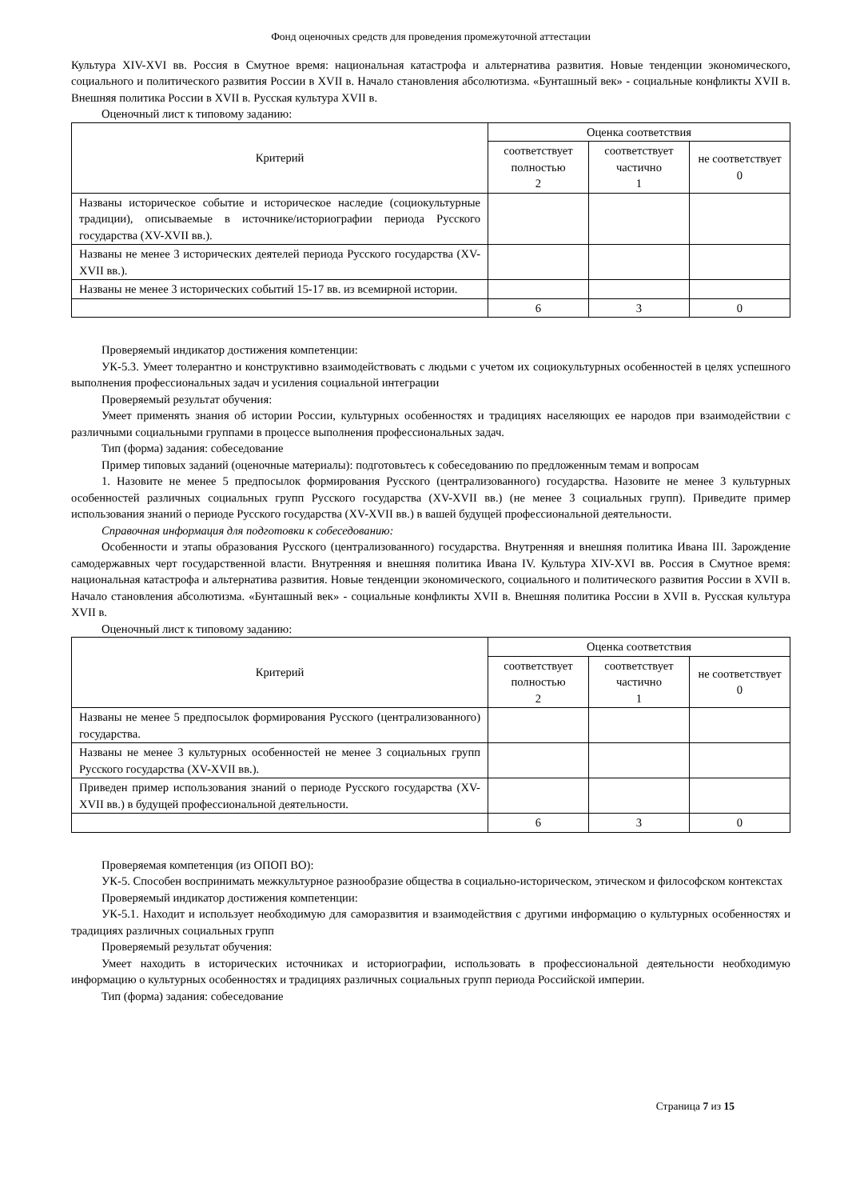Фонд оценочных средств для проведения промежуточной аттестации
Культура XIV-XVI вв. Россия в Смутное время: национальная катастрофа и альтернатива развития. Новые тенденции экономического, социального и политического развития России в XVII в. Начало становления абсолютизма. «Бунташный век» - социальные конфликты XVII в. Внешняя политика России в XVII в. Русская культура XVII в.
Оценочный лист к типовому заданию:
| Критерий | Оценка соответствия | | |
| --- | --- | --- | --- |
| | соответствует полностью 2 | соответствует частично 1 | не соответствует 0 |
| Названы историческое событие и историческое наследие (социокультурные традиции), описываемые в источнике/историографии периода Русского государства (XV-XVII вв.). | | | |
| Названы не менее 3 исторических деятелей периода Русского государства (XV-XVII вв.). | | | |
| Названы не менее 3 исторических событий 15-17 вв. из всемирной истории. | | | |
| | 6 | 3 | 0 |
Проверяемый индикатор достижения компетенции:
УК-5.3. Умеет толерантно и конструктивно взаимодействовать с людьми с учетом их социокультурных особенностей в целях успешного выполнения профессиональных задач и усиления социальной интеграции
Проверяемый результат обучения:
Умеет применять знания об истории России, культурных особенностях и традициях населяющих ее народов при взаимодействии с различными социальными группами в процессе выполнения профессиональных задач.
Тип (форма) задания: собеседование
Пример типовых заданий (оценочные материалы): подготовьтесь к собеседованию по предложенным темам и вопросам
1. Назовите не менее 5 предпосылок формирования Русского (централизованного) государства. Назовите не менее 3 культурных особенностей различных социальных групп Русского государства (XV-XVII вв.) (не менее 3 социальных групп). Приведите пример использования знаний о периоде Русского государства (XV-XVII вв.) в вашей будущей профессиональной деятельности.
Справочная информация для подготовки к собеседованию:
Особенности и этапы образования Русского (централизованного) государства. Внутренняя и внешняя политика Ивана III. Зарождение самодержавных черт государственной власти. Внутренняя и внешняя политика Ивана IV. Культура XIV-XVI вв. Россия в Смутное время: национальная катастрофа и альтернатива развития. Новые тенденции экономического, социального и политического развития России в XVII в. Начало становления абсолютизма. «Бунташный век» - социальные конфликты XVII в. Внешняя политика России в XVII в. Русская культура XVII в.
Оценочный лист к типовому заданию:
| Критерий | Оценка соответствия | | |
| --- | --- | --- | --- |
| | соответствует полностью 2 | соответствует частично 1 | не соответствует 0 |
| Названы не менее 5 предпосылок формирования Русского (централизованного) государства. | | | |
| Названы не менее 3 культурных особенностей не менее 3 социальных групп Русского государства (XV-XVII вв.). | | | |
| Приведен пример использования знаний о периоде Русского государства (XV-XVII вв.) в будущей профессиональной деятельности. | | | |
| | 6 | 3 | 0 |
Проверяемая компетенция (из ОПОП ВО):
УК-5. Способен воспринимать межкультурное разнообразие общества в социально-историческом, этическом и философском контекстах
Проверяемый индикатор достижения компетенции:
УК-5.1. Находит и использует необходимую для саморазвития и взаимодействия с другими информацию о культурных особенностях и традициях различных социальных групп
Проверяемый результат обучения:
Умеет находить в исторических источниках и историографии, использовать в профессиональной деятельности необходимую информацию о культурных особенностях и традициях различных социальных групп периода Российской империи.
Тип (форма) задания: собеседование
Страница 7 из 15